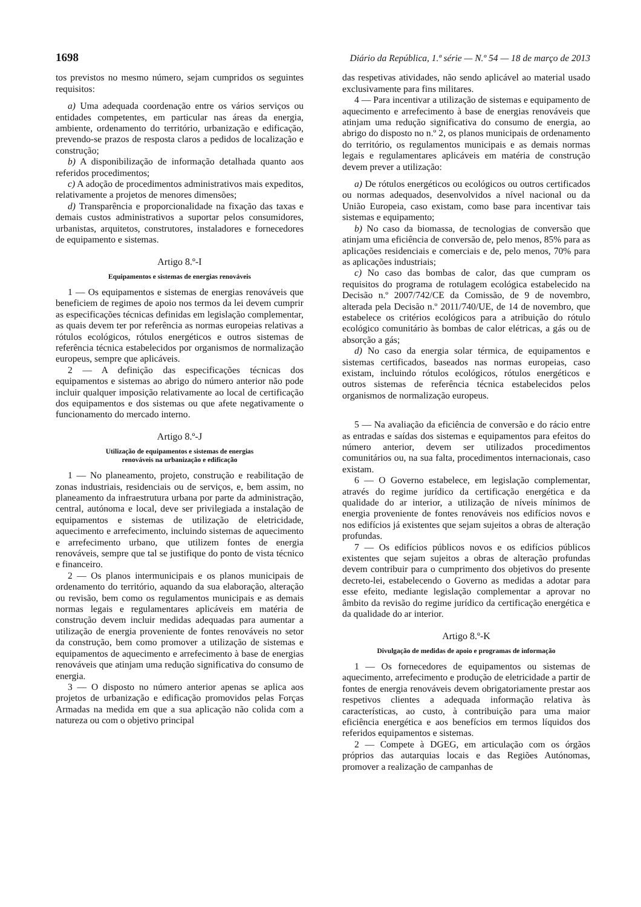1698 Diário da República, 1.ª série — N.º 54 — 18 de março de 2013
tos previstos no mesmo número, sejam cumpridos os seguintes requisitos:
a) Uma adequada coordenação entre os vários serviços ou entidades competentes, em particular nas áreas da energia, ambiente, ordenamento do território, urbanização e edificação, prevendo-se prazos de resposta claros a pedidos de localização e construção;
b) A disponibilização de informação detalhada quanto aos referidos procedimentos;
c) A adoção de procedimentos administrativos mais expeditos, relativamente a projetos de menores dimensões;
d) Transparência e proporcionalidade na fixação das taxas e demais custos administrativos a suportar pelos consumidores, urbanistas, arquitetos, construtores, instaladores e fornecedores de equipamento e sistemas.
Artigo 8.º-I
Equipamentos e sistemas de energias renováveis
1 — Os equipamentos e sistemas de energias renováveis que beneficiem de regimes de apoio nos termos da lei devem cumprir as especificações técnicas definidas em legislação complementar, as quais devem ter por referência as normas europeias relativas a rótulos ecológicos, rótulos energéticos e outros sistemas de referência técnica estabelecidos por organismos de normalização europeus, sempre que aplicáveis.
2 — A definição das especificações técnicas dos equipamentos e sistemas ao abrigo do número anterior não pode incluir qualquer imposição relativamente ao local de certificação dos equipamentos e dos sistemas ou que afete negativamente o funcionamento do mercado interno.
Artigo 8.º-J
Utilização de equipamentos e sistemas de energias
renováveis na urbanização e edificação
1 — No planeamento, projeto, construção e reabilitação de zonas industriais, residenciais ou de serviços, e, bem assim, no planeamento da infraestrutura urbana por parte da administração, central, autónoma e local, deve ser privilegiada a instalação de equipamentos e sistemas de utilização de eletricidade, aquecimento e arrefecimento, incluindo sistemas de aquecimento e arrefecimento urbano, que utilizem fontes de energia renováveis, sempre que tal se justifique do ponto de vista técnico e financeiro.
2 — Os planos intermunicipais e os planos municipais de ordenamento do território, aquando da sua elaboração, alteração ou revisão, bem como os regulamentos municipais e as demais normas legais e regulamentares aplicáveis em matéria de construção devem incluir medidas adequadas para aumentar a utilização de energia proveniente de fontes renováveis no setor da construção, bem como promover a utilização de sistemas e equipamentos de aquecimento e arrefecimento à base de energias renováveis que atinjam uma redução significativa do consumo de energia.
3 — O disposto no número anterior apenas se aplica aos projetos de urbanização e edificação promovidos pelas Forças Armadas na medida em que a sua aplicação não colida com a natureza ou com o objetivo principal
das respetivas atividades, não sendo aplicável ao material usado exclusivamente para fins militares.
4 — Para incentivar a utilização de sistemas e equipamento de aquecimento e arrefecimento à base de energias renováveis que atinjam uma redução significativa do consumo de energia, ao abrigo do disposto no n.º 2, os planos municipais de ordenamento do território, os regulamentos municipais e as demais normas legais e regulamentares aplicáveis em matéria de construção devem prever a utilização:
a) De rótulos energéticos ou ecológicos ou outros certificados ou normas adequados, desenvolvidos a nível nacional ou da União Europeia, caso existam, como base para incentivar tais sistemas e equipamento;
b) No caso da biomassa, de tecnologias de conversão que atinjam uma eficiência de conversão de, pelo menos, 85% para as aplicações residenciais e comerciais e de, pelo menos, 70% para as aplicações industriais;
c) No caso das bombas de calor, das que cumpram os requisitos do programa de rotulagem ecológica estabelecido na Decisão n.º 2007/742/CE da Comissão, de 9 de novembro, alterada pela Decisão n.º 2011/740/UE, de 14 de novembro, que estabelece os critérios ecológicos para a atribuição do rótulo ecológico comunitário às bombas de calor elétricas, a gás ou de absorção a gás;
d) No caso da energia solar térmica, de equipamentos e sistemas certificados, baseados nas normas europeias, caso existam, incluindo rótulos ecológicos, rótulos energéticos e outros sistemas de referência técnica estabelecidos pelos organismos de normalização europeus.
5 — Na avaliação da eficiência de conversão e do rácio entre as entradas e saídas dos sistemas e equipamentos para efeitos do número anterior, devem ser utilizados procedimentos comunitários ou, na sua falta, procedimentos internacionais, caso existam.
6 — O Governo estabelece, em legislação complementar, através do regime jurídico da certificação energética e da qualidade do ar interior, a utilização de níveis mínimos de energia proveniente de fontes renováveis nos edifícios novos e nos edifícios já existentes que sejam sujeitos a obras de alteração profundas.
7 — Os edifícios públicos novos e os edifícios públicos existentes que sejam sujeitos a obras de alteração profundas devem contribuir para o cumprimento dos objetivos do presente decreto-lei, estabelecendo o Governo as medidas a adotar para esse efeito, mediante legislação complementar a aprovar no âmbito da revisão do regime jurídico da certificação energética e da qualidade do ar interior.
Artigo 8.º-K
Divulgação de medidas de apoio e programas de informação
1 — Os fornecedores de equipamentos ou sistemas de aquecimento, arrefecimento e produção de eletricidade a partir de fontes de energia renováveis devem obrigatoriamente prestar aos respetivos clientes a adequada informação relativa às características, ao custo, à contribuição para uma maior eficiência energética e aos benefícios em termos líquidos dos referidos equipamentos e sistemas.
2 — Compete à DGEG, em articulação com os órgãos próprios das autarquias locais e das Regiões Autónomas, promover a realização de campanhas de